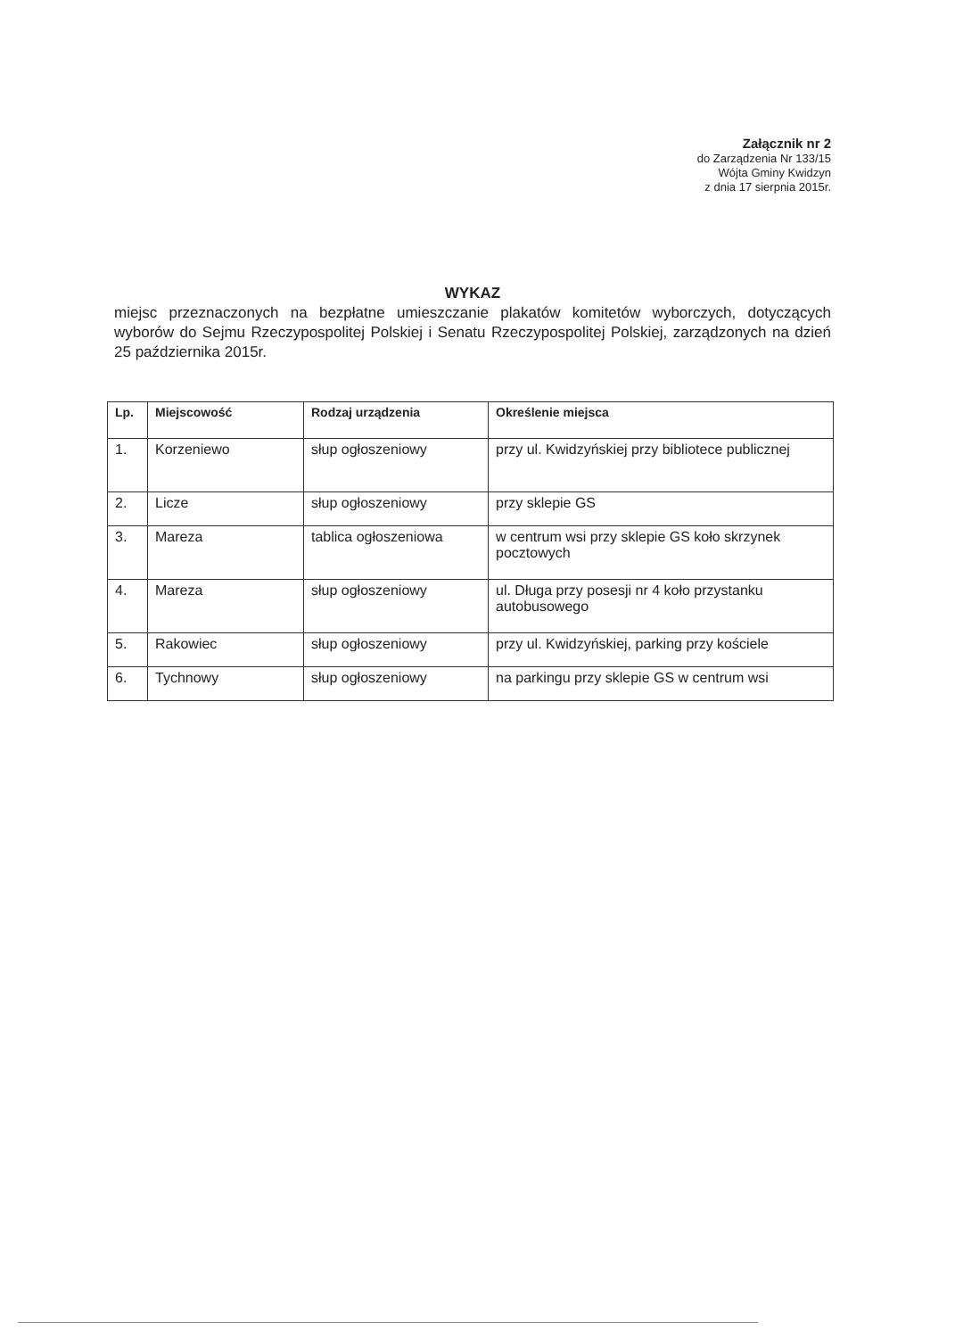Załącznik nr 2
do Zarządzenia Nr 133/15
Wójta Gminy Kwidzyn
z dnia 17 sierpnia 2015r.
WYKAZ
miejsc przeznaczonych na bezpłatne umieszczanie plakatów komitetów wyborczych, dotyczących wyborów do Sejmu Rzeczypospolitej Polskiej i Senatu Rzeczypospolitej Polskiej, zarządzonych na dzień 25 października 2015r.
| Lp. | Miejscowość | Rodzaj urządzenia | Określenie miejsca |
| --- | --- | --- | --- |
| 1. | Korzeniewo | słup ogłoszeniowy | przy ul. Kwidzyńskiej przy bibliotece publicznej |
| 2. | Licze | słup ogłoszeniowy | przy sklepie GS |
| 3. | Mareza | tablica ogłoszeniowa | w centrum wsi przy sklepie GS koło skrzynek pocztowych |
| 4. | Mareza | słup ogłoszeniowy | ul. Długa przy posesji nr 4 koło przystanku autobusowego |
| 5. | Rakowiec | słup ogłoszeniowy | przy ul. Kwidzyńskiej, parking przy kościele |
| 6. | Tychnowy | słup ogłoszeniowy | na parkingu przy sklepie GS w centrum wsi |